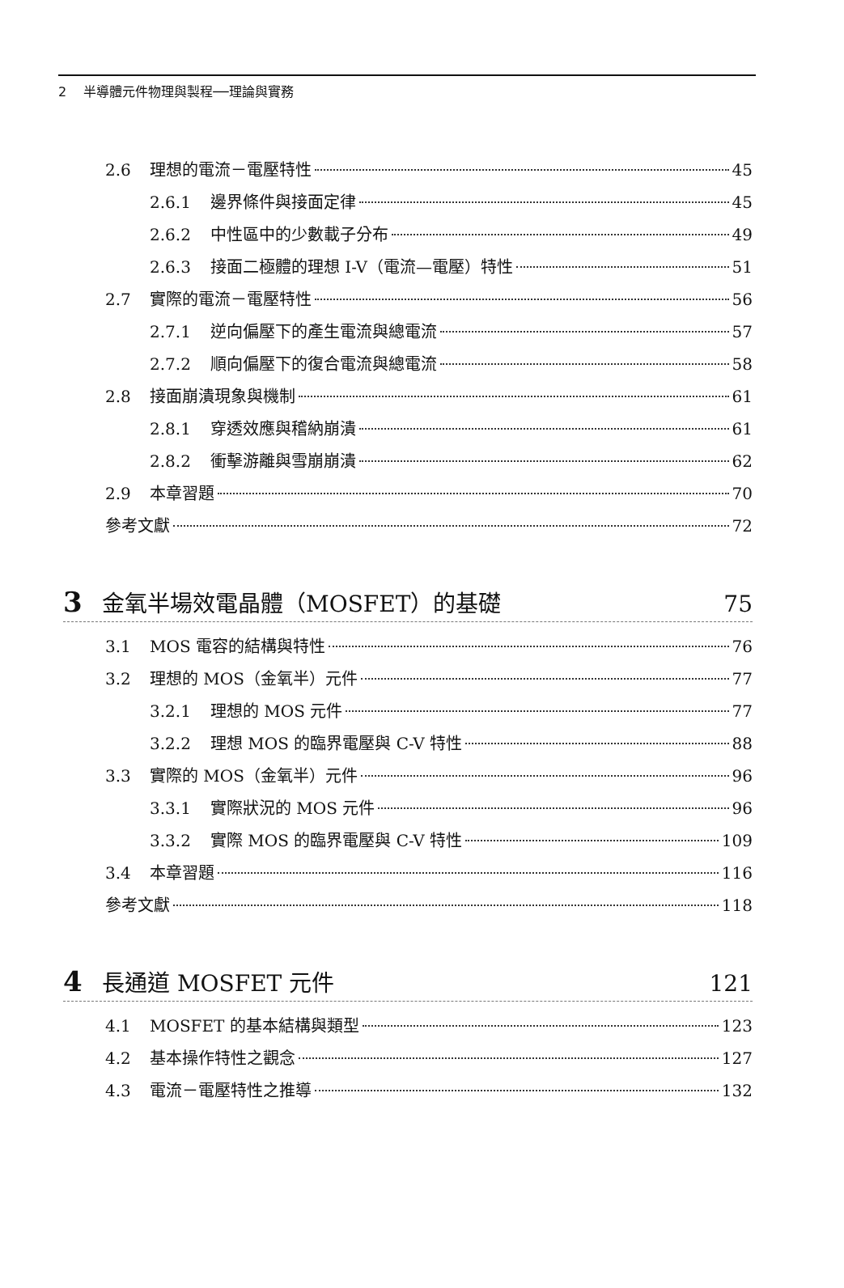2 　半導體元件物理與製程──理論與實務
2.6 理想的電流－電壓特性 45
2.6.1 邊界條件與接面定律 45
2.6.2 中性區中的少數載子分布 49
2.6.3 接面二極體的理想 I-V（電流—電壓）特性 51
2.7 實際的電流－電壓特性 56
2.7.1 逆向偏壓下的產生電流與總電流 57
2.7.2 順向偏壓下的復合電流與總電流 58
2.8 接面崩潰現象與機制 61
2.8.1 穿透效應與稽納崩潰 61
2.8.2 衝擊游離與雪崩崩潰 62
2.9 本章習題 70
參考文獻 72
3 金氧半場效電晶體（MOSFET）的基礎 75
3.1 MOS 電容的結構與特性 76
3.2 理想的 MOS（金氧半）元件 77
3.2.1 理想的 MOS 元件 77
3.2.2 理想 MOS 的臨界電壓與 C-V 特性 88
3.3 實際的 MOS（金氧半）元件 96
3.3.1 實際狀況的 MOS 元件 96
3.3.2 實際 MOS 的臨界電壓與 C-V 特性 109
3.4 本章習題 116
參考文獻 118
4 長通道 MOSFET 元件 121
4.1 MOSFET 的基本結構與類型 123
4.2 基本操作特性之觀念 127
4.3 電流－電壓特性之推導 132